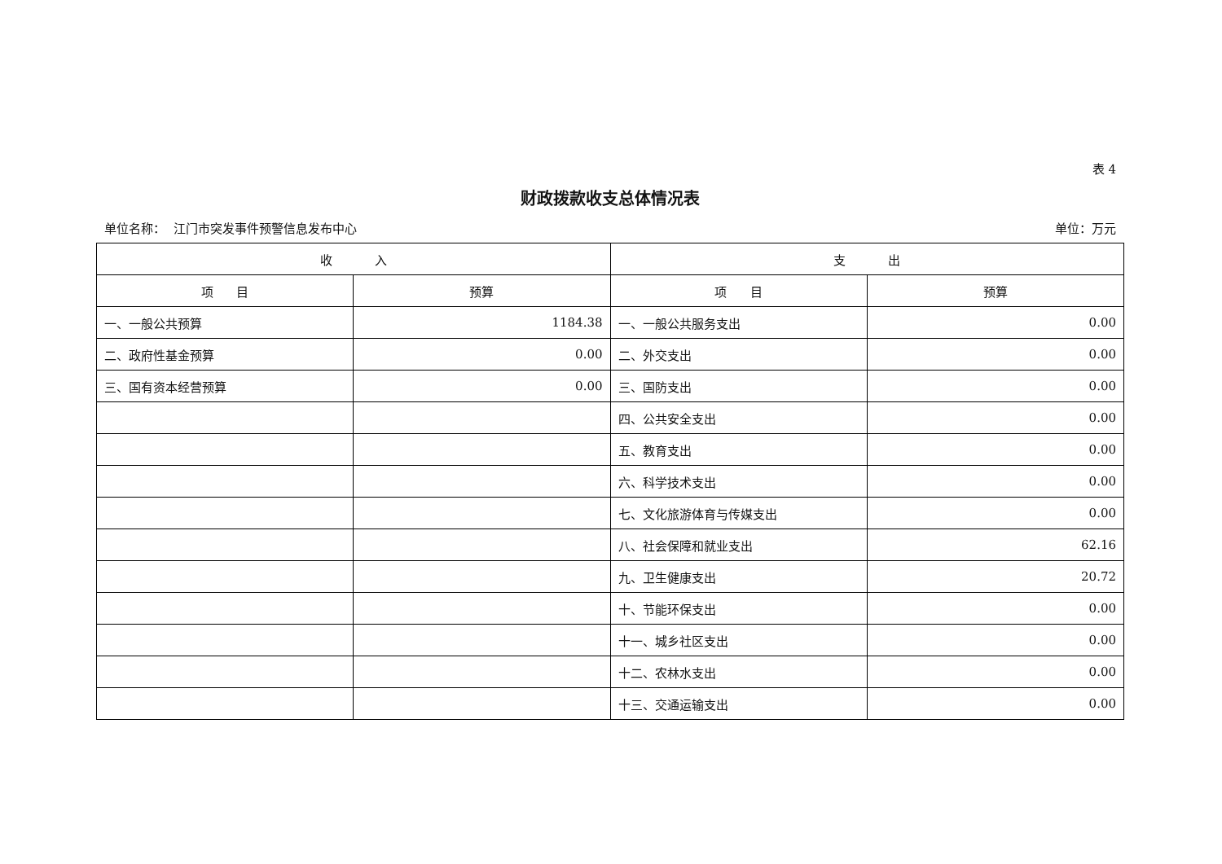表 4
财政拨款收支总体情况表
单位名称： 江门市突发事件预警信息发布中心 单位：万元
| 收 入 | | 支 出 | |
| --- | --- | --- | --- |
| 项 目 | 预算 | 项 目 | 预算 |
| 一、一般公共预算 | 1184.38 | 一、一般公共服务支出 | 0.00 |
| 二、政府性基金预算 | 0.00 | 二、外交支出 | 0.00 |
| 三、国有资本经营预算 | 0.00 | 三、国防支出 | 0.00 |
| | | 四、公共安全支出 | 0.00 |
| | | 五、教育支出 | 0.00 |
| | | 六、科学技术支出 | 0.00 |
| | | 七、文化旅游体育与传媒支出 | 0.00 |
| | | 八、社会保障和就业支出 | 62.16 |
| | | 九、卫生健康支出 | 20.72 |
| | | 十、节能环保支出 | 0.00 |
| | | 十一、城乡社区支出 | 0.00 |
| | | 十二、农林水支出 | 0.00 |
| | | 十三、交通运输支出 | 0.00 |